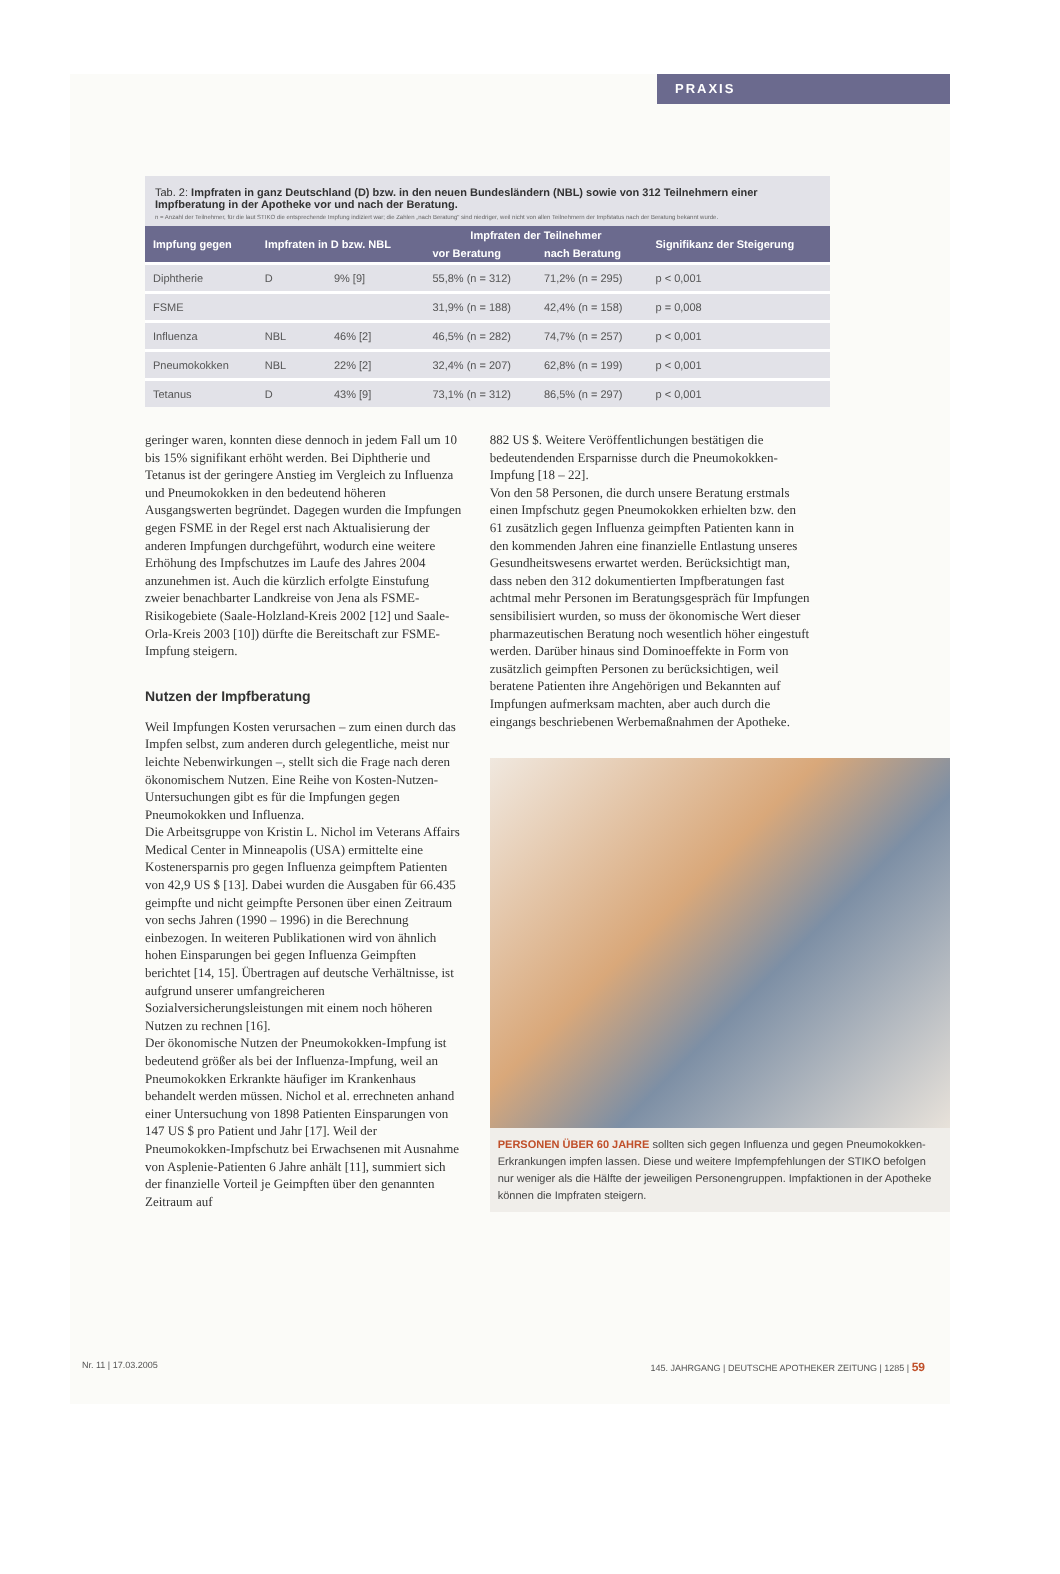PRAXIS
Tab. 2: Impfraten in ganz Deutschland (D) bzw. in den neuen Bundesländern (NBL) sowie von 312 Teilnehmern einer Impfberatung in der Apotheke vor und nach der Beratung.
n = Anzahl der Teilnehmer, für die laut STIKO die entsprechende Impfung indiziert war; die Zahlen „nach Beratung" sind niedriger, weil nicht von allen Teilnehmern der Impfstatus nach der Beratung bekannt wurde.
| Impfung gegen | Impfraten in D bzw. NBL | | Impfraten der Teilnehmer | | Signifikanz der Steigerung |
| --- | --- | --- | --- | --- | --- |
| | | | vor Beratung | nach Beratung | |
| Diphtherie | D | 9% [9] | 55,8% (n = 312) | 71,2% (n = 295) | p < 0,001 |
| FSME | | | 31,9% (n = 188) | 42,4% (n = 158) | p = 0,008 |
| Influenza | NBL | 46% [2] | 46,5% (n = 282) | 74,7% (n = 257) | p < 0,001 |
| Pneumokokken | NBL | 22% [2] | 32,4% (n = 207) | 62,8% (n = 199) | p < 0,001 |
| Tetanus | D | 43% [9] | 73,1% (n = 312) | 86,5% (n = 297) | p < 0,001 |
geringer waren, konnten diese dennoch in jedem Fall um 10 bis 15% signifikant erhöht werden. Bei Diphtherie und Tetanus ist der geringere Anstieg im Vergleich zu Influenza und Pneumokokken in den bedeutend höheren Ausgangswerten begründet. Dagegen wurden die Impfungen gegen FSME in der Regel erst nach Aktualisierung der anderen Impfungen durchgeführt, wodurch eine weitere Erhöhung des Impfschutzes im Laufe des Jahres 2004 anzunehmen ist. Auch die kürzlich erfolgte Einstufung zweier benachbarter Landkreise von Jena als FSME-Risikogebiete (Saale-Holzland-Kreis 2002 [12] und Saale-Orla-Kreis 2003 [10]) dürfte die Bereitschaft zur FSME-Impfung steigern.
Nutzen der Impfberatung
Weil Impfungen Kosten verursachen – zum einen durch das Impfen selbst, zum anderen durch gelegentliche, meist nur leichte Nebenwirkungen –, stellt sich die Frage nach deren ökonomischem Nutzen. Eine Reihe von Kosten-Nutzen-Untersuchungen gibt es für die Impfungen gegen Pneumokokken und Influenza.
Die Arbeitsgruppe von Kristin L. Nichol im Veterans Affairs Medical Center in Minneapolis (USA) ermittelte eine Kostenersparnis pro gegen Influenza geimpftem Patienten von 42,9 US $ [13]. Dabei wurden die Ausgaben für 66.435 geimpfte und nicht geimpfte Personen über einen Zeitraum von sechs Jahren (1990 – 1996) in die Berechnung einbezogen. In weiteren Publikationen wird von ähnlich hohen Einsparungen bei gegen Influenza Geimpften berichtet [14, 15]. Übertragen auf deutsche Verhältnisse, ist aufgrund unserer umfangreicheren Sozialversicherungsleistungen mit einem noch höheren Nutzen zu rechnen [16].
Der ökonomische Nutzen der Pneumokokken-Impfung ist bedeutend größer als bei der Influenza-Impfung, weil an Pneumokokken Erkrankte häufiger im Krankenhaus behandelt werden müssen. Nichol et al. errechneten anhand einer Untersuchung von 1898 Patienten Einsparungen von 147 US $ pro Patient und Jahr [17]. Weil der Pneumokokken-Impfschutz bei Erwachsenen mit Ausnahme von Asplenie-Patienten 6 Jahre anhält [11], summiert sich der finanzielle Vorteil je Geimpften über den genannten Zeitraum auf
882 US $. Weitere Veröffentlichungen bestätigen die bedeutendenden Ersparnisse durch die Pneumokokken-Impfung [18 – 22].
Von den 58 Personen, die durch unsere Beratung erstmals einen Impfschutz gegen Pneumokokken erhielten bzw. den 61 zusätzlich gegen Influenza geimpften Patienten kann in den kommenden Jahren eine finanzielle Entlastung unseres Gesundheitswesens erwartet werden. Berücksichtigt man, dass neben den 312 dokumentierten Impfberatungen fast achtmal mehr Personen im Beratungsgespräch für Impfungen sensibilisiert wurden, so muss der ökonomische Wert dieser pharmazeutischen Beratung noch wesentlich höher eingestuft werden. Darüber hinaus sind Dominoeffekte in Form von zusätzlich geimpften Personen zu berücksichtigen, weil beratene Patienten ihre Angehörigen und Bekannten auf Impfungen aufmerksam machten, aber auch durch die eingangs beschriebenen Werbemaßnahmen der Apotheke.
PERSONEN ÜBER 60 JAHRE sollten sich gegen Influenza und gegen Pneumokokken-Erkrankungen impfen lassen. Diese und weitere Impfempfehlungen der STIKO befolgen nur weniger als die Hälfte der jeweiligen Personengruppen. Impfaktionen in der Apotheke können die Impfraten steigern.
Nr. 11 | 17.03.2005 145. JAHRGANG | DEUTSCHE APOTHEKER ZEITUNG | 1285 | 59